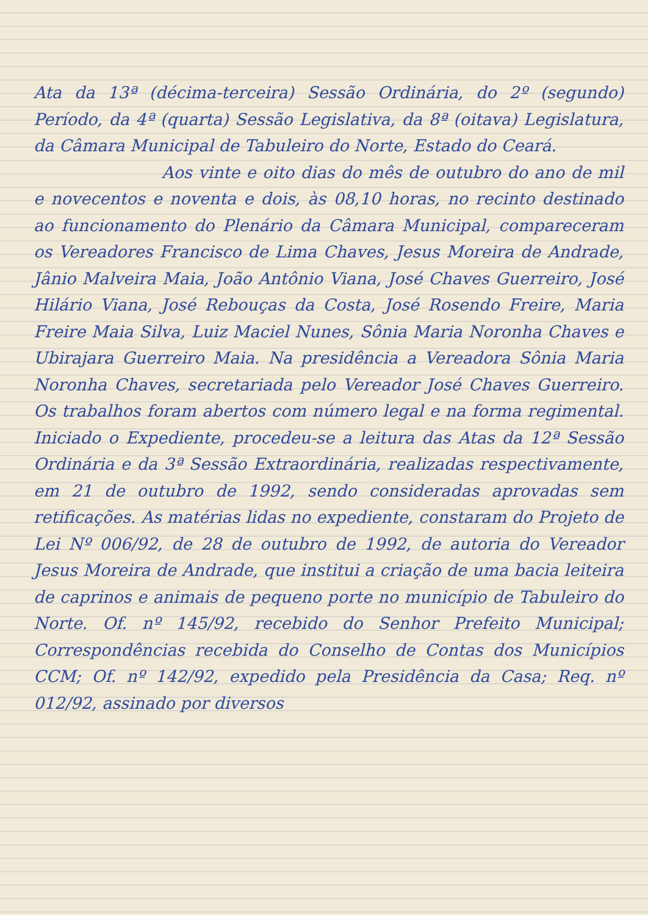Ata da 13ª (décima-terceira) Sessão Ordinária, do 2º (segundo) Período, da 4ª (quarta) Sessão Legislativa, da 8ª (oitava) Legislatura, da Câmara Municipal de Tabuleiro do Norte, Estado do Ceará.
Aos vinte e oito dias do mês de outubro do ano de mil e novecentos e noventa e dois, às 08,10 horas, no recinto destinado ao funcionamento do Plenário da Câmara Municipal, compareceram os Vereadores Francisco de Lima Chaves, Jesus Moreira de Andrade, Jânio Malveira Maia, João Antônio Viana, José Chaves Guerreiro, José Hilário Viana, José Rebouças da Costa, José Rosendo Freire, Maria Freire Maia Silva, Luiz Maciel Nunes, Sônia Maria Noronha Chaves e Ubirajara Guerreiro Maia. Na presidência a Vereadora Sônia Maria Noronha Chaves, secretariada pelo Vereador José Chaves Guerreiro. Os trabalhos foram abertos com número legal e na forma regimental. Iniciado o Expediente, procedeu-se a leitura das Atas da 12ª Sessão Ordinária e da 3ª Sessão Extraordinária, realizadas respectivamente, em 21 de outubro de 1992, sendo consideradas aprovadas sem retificações. As matérias lidas no expediente, constaram do Projeto de Lei Nº 006/92, de 28 de outubro de 1992, de autoria do Vereador Jesus Moreira de Andrade, que institui a criação de uma bacia leiteira de caprinos e animais de pequeno porte no município de Tabuleiro do Norte. Of. nº 145/92, recebido do Senhor Prefeito Municipal; Correspondências recebida do Conselho de Contas dos Municípios CCM; Of. nº 142/92, expedido pela Presidência da Casa; Req. nº 012/92, assinado por diversos